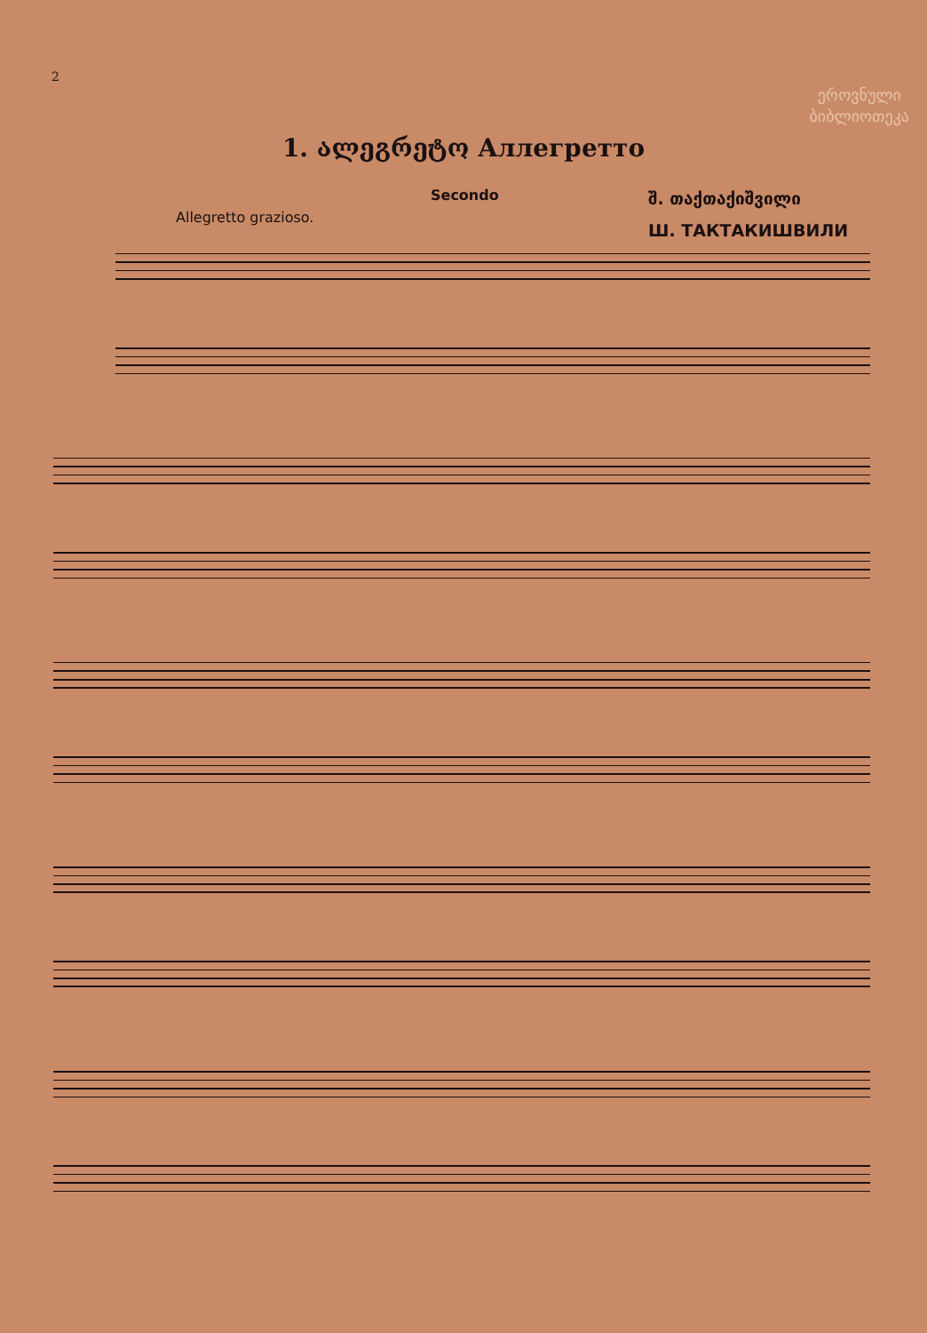2
ეროვნული
ბიბლიოთეკა
1. ალეგრეტო Аллегретто
Secondo
Allegretto grazioso.
შ. თაქთაქიშვილი
Ш. ТАКТАКИШВИЛИ